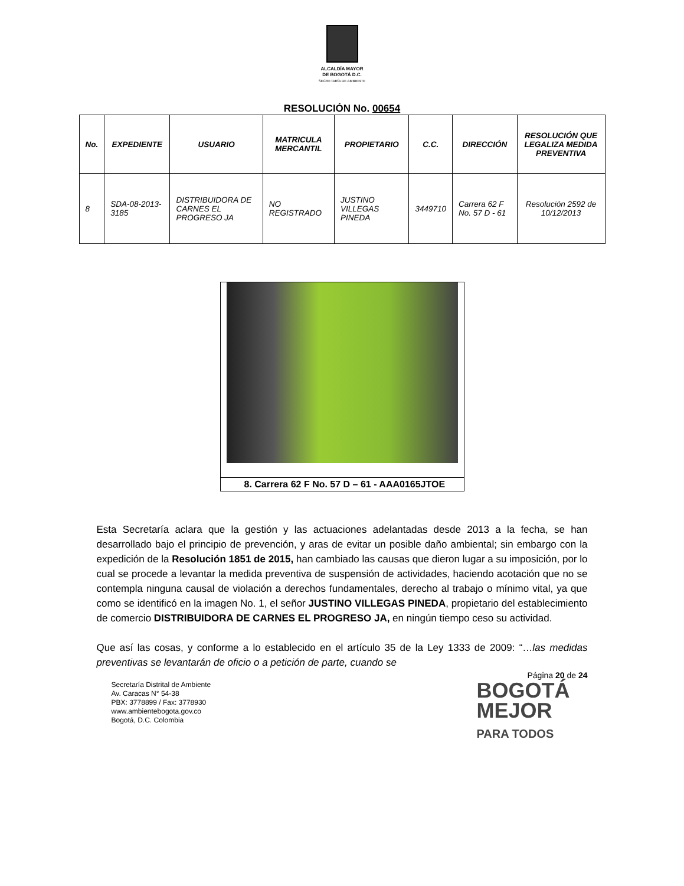ALCALDÍA MAYOR
DE BOGOTÁ D.C.
SECRETARÍA DE AMBIENTE
RESOLUCIÓN No. 00654
| No. | EXPEDIENTE | USUARIO | MATRICULA MERCANTIL | PROPIETARIO | C.C. | DIRECCIÓN | RESOLUCIÓN QUE LEGALIZA MEDIDA PREVENTIVA |
| --- | --- | --- | --- | --- | --- | --- | --- |
| 8 | SDA-08-2013-3185 | DISTRIBUIDORA DE CARNES EL PROGRESO JA | NO REGISTRADO | JUSTINO VILLEGAS PINEDA | 3449710 | Carrera 62 F No. 57 D - 61 | Resolución 2592 de 10/12/2013 |
8. Carrera 62 F No. 57 D – 61 - AAA0165JTOE
Esta Secretaría aclara que la gestión y las actuaciones adelantadas desde 2013 a la fecha, se han desarrollado bajo el principio de prevención, y aras de evitar un posible daño ambiental; sin embargo con la expedición de la Resolución 1851 de 2015, han cambiado las causas que dieron lugar a su imposición, por lo cual se procede a levantar la medida preventiva de suspensión de actividades, haciendo acotación que no se contempla ninguna causal de violación a derechos fundamentales, derecho al trabajo o mínimo vital, ya que como se identificó en la imagen No. 1, el señor JUSTINO VILLEGAS PINEDA, propietario del establecimiento de comercio DISTRIBUIDORA DE CARNES EL PROGRESO JA, en ningún tiempo ceso su actividad.
Que así las cosas, y conforme a lo establecido en el artículo 35 de la Ley 1333 de 2009: “…las medidas preventivas se levantarán de oficio o a petición de parte, cuando se
Página 20 de 24
Secretaría Distrital de Ambiente
Av. Caracas N° 54-38
PBX: 3778899 / Fax: 3778930
www.ambientebogota.gov.co
Bogotá, D.C. Colombia
BOGOTÁ
MEJOR
PARA TODOS